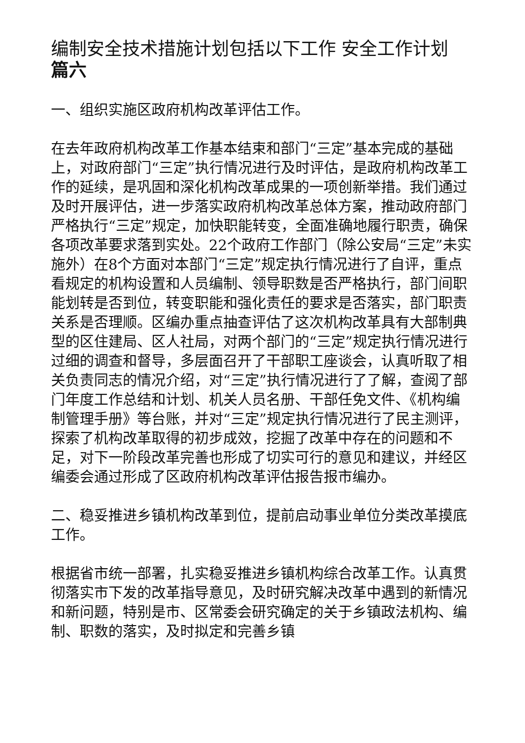编制安全技术措施计划包括以下工作 安全工作计划
篇六
一、组织实施区政府机构改革评估工作。
在去年政府机构改革工作基本结束和部门“三定”基本完成的基础上，对政府部门“三定”执行情况进行及时评估，是政府机构改革工作的延续，是巩固和深化机构改革成果的一项创新举措。我们通过及时开展评估，进一步落实政府机构改革总体方案，推动政府部门严格执行“三定”规定，加快职能转变，全面准确地履行职责，确保各项改革要求落到实处。22个政府工作部门（除公安局“三定”未实施外）在8个方面对本部门“三定”规定执行情况进行了自评，重点看规定的机构设置和人员编制、领导职数是否严格执行，部门间职能划转是否到位，转变职能和强化责任的要求是否落实，部门职责关系是否理顺。区编办重点抽查评估了这次机构改革具有大部制典型的区住建局、区人社局，对两个部门的“三定”规定执行情况进行过细的调查和督导，多层面召开了干部职工座谈会，认真听取了相关负责同志的情况介绍，对“三定”执行情况进行了了解，查阅了部门年度工作总结和计划、机关人员名册、干部任免文件、《机构编制管理手册》等台账，并对“三定”规定执行情况进行了民主测评，探索了机构改革取得的初步成效，挖掘了改革中存在的问题和不足，对下一阶段改革完善也形成了切实可行的意见和建议，并经区编委会通过形成了区政府机构改革评估报告报市编办。
二、稳妥推进乡镇机构改革到位，提前启动事业单位分类改革摸底工作。
根据省市统一部署，扎实稳妥推进乡镇机构综合改革工作。认真贯彻落实市下发的改革指导意见，及时研究解决改革中遇到的新情况和新问题，特别是市、区常委会研究确定的关于乡镇政法机构、编制、职数的落实，及时拟定和完善乡镇